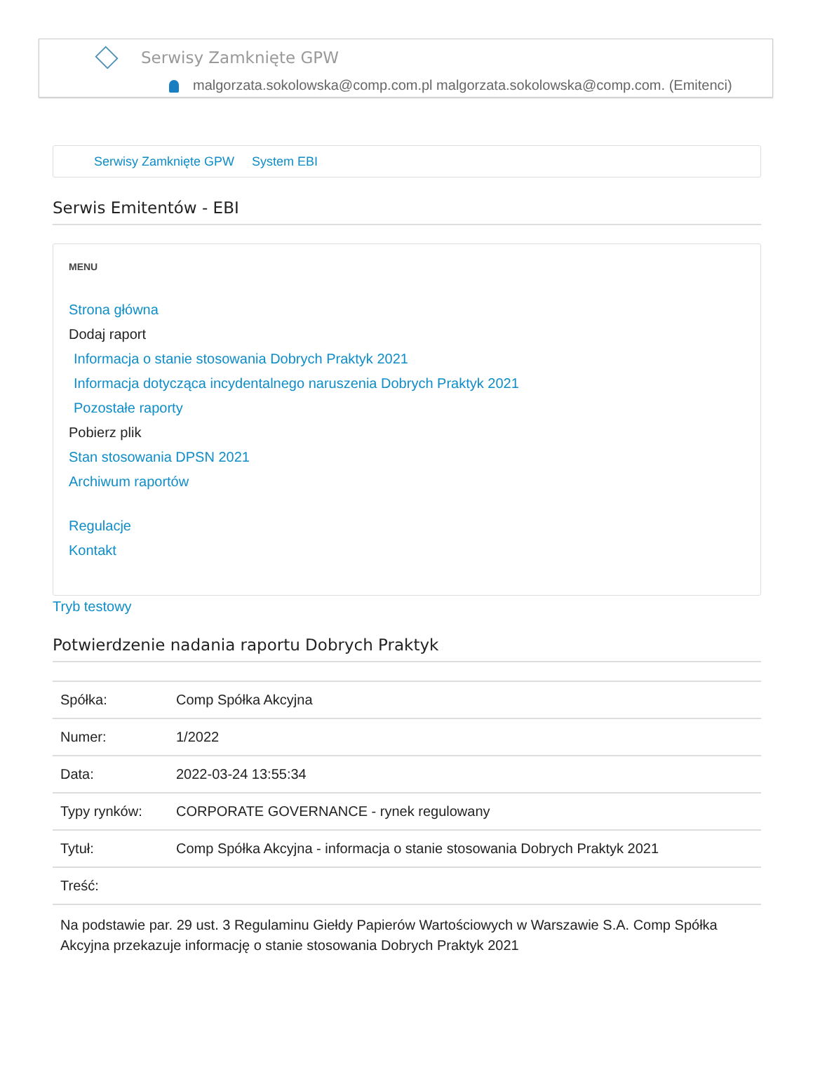Serwisy Zamknięte GPW
malgorzata.sokolowska@comp.com.pl malgorzata.sokolowska@comp.com. (Emitenci)
Serwisy Zamknięte GPW System EBI
Serwis Emitentów - EBI
MENU
Strona główna
Dodaj raport
Informacja o stanie stosowania Dobrych Praktyk 2021
Informacja dotycząca incydentalnego naruszenia Dobrych Praktyk 2021
Pozostałe raporty
Pobierz plik
Stan stosowania DPSN 2021
Archiwum raportów
Regulacje
Kontakt
Tryb testowy
Potwierdzenie nadania raportu Dobrych Praktyk
| Spółka: | Comp Spółka Akcyjna |
| Numer: | 1/2022 |
| Data: | 2022-03-24 13:55:34 |
| Typy rynków: | CORPORATE GOVERNANCE - rynek regulowany |
| Tytuł: | Comp Spółka Akcyjna - informacja o stanie stosowania Dobrych Praktyk 2021 |
| Treść: | |
Na podstawie par. 29 ust. 3 Regulaminu Giełdy Papierów Wartościowych w Warszawie S.A. Comp Spółka Akcyjna przekazuje informację o stanie stosowania Dobrych Praktyk 2021